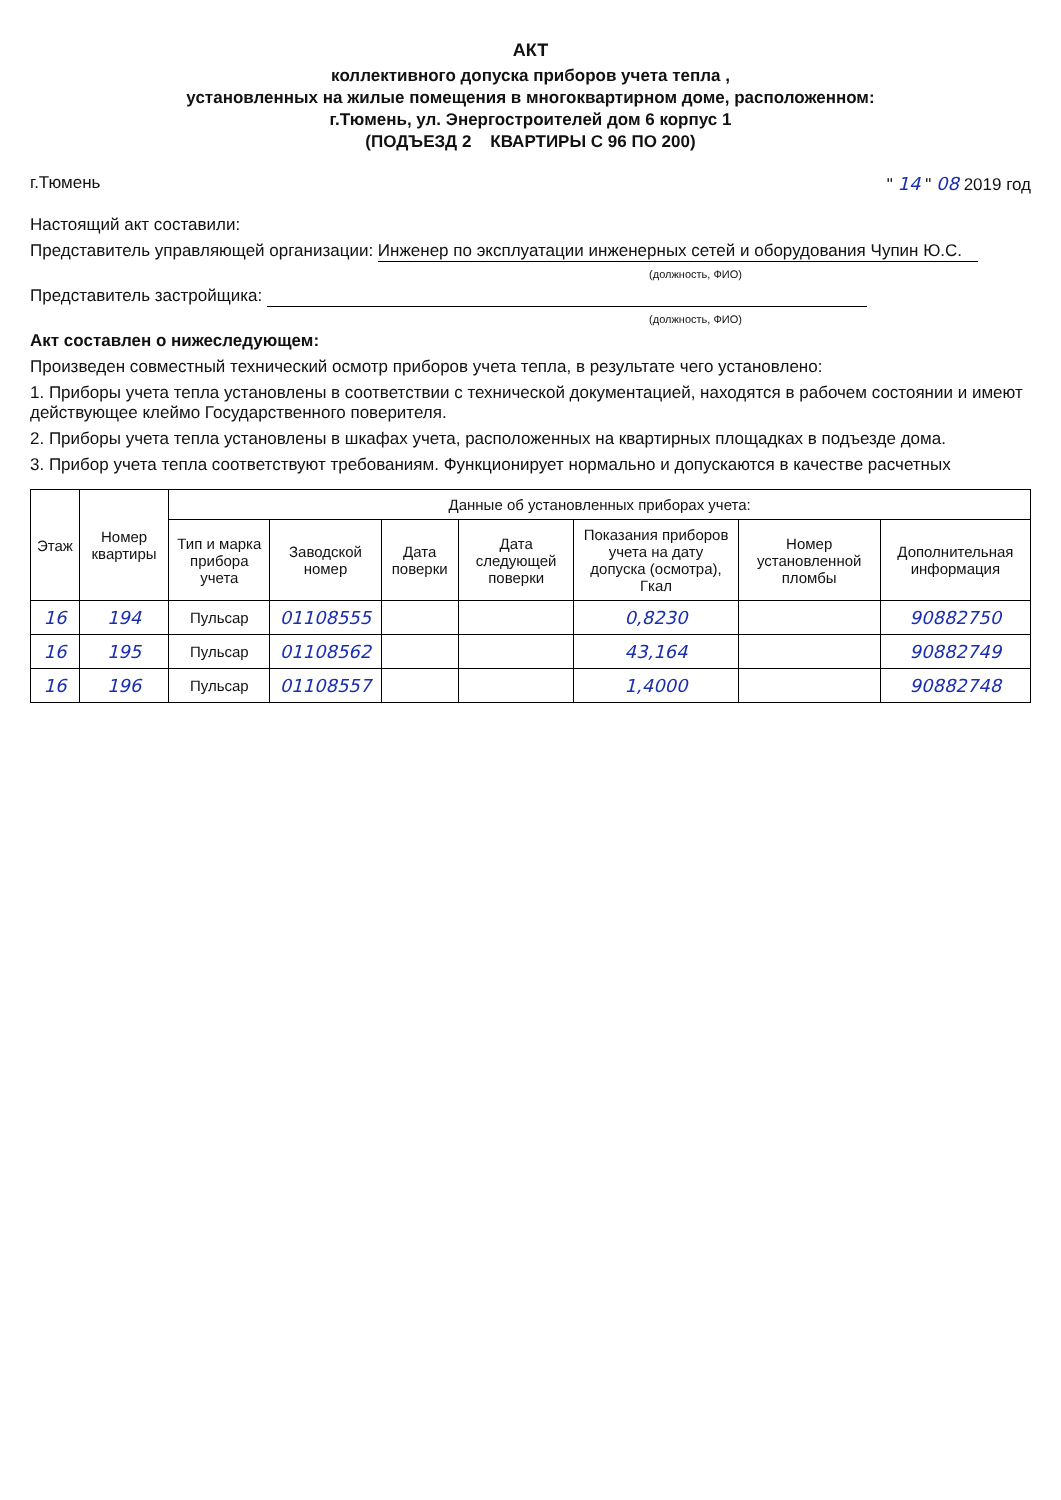АКТ
коллективного допуска приборов учета тепла ,
установленных на жилые помещения в многоквартирном доме, расположенном:
г.Тюмень, ул. Энергостроителей дом 6 корпус 1
(ПОДЪЕЗД 2 КВАРТИРЫ С 96 ПО 200)
г.Тюмень " 14 " 08 2019 год
Настоящий акт составили:
Представитель управляющей организации: Инженер по эксплуатации инженерных сетей и оборудования Чупин Ю.С.
(должность, ФИО)
Представитель застройщика:
(должность, ФИО)
Акт составлен о нижеследующем:
Произведен совместный технический осмотр приборов учета тепла, в результате чего установлено:
1. Приборы учета тепла установлены в соответствии с технической документацией, находятся в рабочем состоянии и имеют действующее клеймо Государственного поверителя.
2. Приборы учета тепла установлены в шкафах учета, расположенных на квартирных площадках в подъезде дома.
3. Прибор учета тепла соответствуют требованиям. Функционирует нормально и допускаются в качестве расчетных
| Этаж | Номер квартиры | Данные об установленных приборах учета: | | | | | | |
| --- | --- | --- | --- | --- | --- | --- | --- | --- |
| | | Тип и марка прибора учета | Заводской номер | Дата поверки | Дата следующей поверки | Показания приборов учета на дату допуска (осмотра), Гкал | Номер установленной пломбы | Дополнительная информация |
| 16 | 194 | Пульсар | 01108555 | | | 0,8230 | | 90882750 |
| 16 | 195 | Пульсар | 01108562 | | | 43,164 | | 90882749 |
| 16 | 196 | Пульсар | 01108557 | | | 1,4000 | | 90882748 |